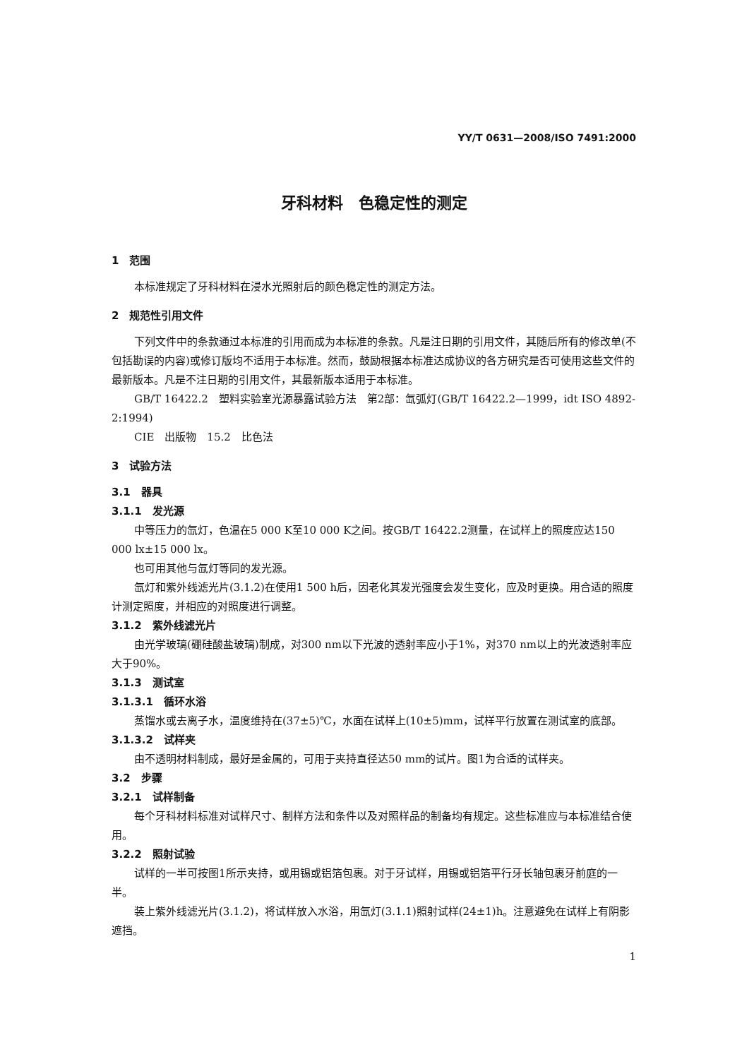YY/T 0631—2008/ISO 7491:2000
牙科材料　色稳定性的测定
1　范围
本标准规定了牙科材料在浸水光照射后的颜色稳定性的测定方法。
2　规范性引用文件
下列文件中的条款通过本标准的引用而成为本标准的条款。凡是注日期的引用文件，其随后所有的修改单(不包括勘误的内容)或修订版均不适用于本标准。然而，鼓励根据本标准达成协议的各方研究是否可使用这些文件的最新版本。凡是不注日期的引用文件，其最新版本适用于本标准。
GB/T 16422.2　塑料实验室光源暴露试验方法　第2部：氙弧灯(GB/T 16422.2—1999，idt ISO 4892-2:1994)
CIE　出版物　15.2　比色法
3　试验方法
3.1　器具
3.1.1　发光源
中等压力的氙灯，色温在5 000 K至10 000 K之间。按GB/T 16422.2测量，在试样上的照度应达150 000 lx±15 000 lx。
也可用其他与氙灯等同的发光源。
氙灯和紫外线滤光片(3.1.2)在使用1 500 h后，因老化其发光强度会发生变化，应及时更换。用合适的照度计测定照度，并相应的对照度进行调整。
3.1.2　紫外线滤光片
由光学玻璃(硼硅酸盐玻璃)制成，对300 nm以下光波的透射率应小于1%，对370 nm以上的光波透射率应大于90%。
3.1.3　测试室
3.1.3.1　循环水浴
蒸馏水或去离子水，温度维持在(37±5)℃，水面在试样上(10±5)mm，试样平行放置在测试室的底部。
3.1.3.2　试样夹
由不透明材料制成，最好是金属的，可用于夹持直径达50 mm的试片。图1为合适的试样夹。
3.2　步骤
3.2.1　试样制备
每个牙科材料标准对试样尺寸、制样方法和条件以及对照样品的制备均有规定。这些标准应与本标准结合使用。
3.2.2　照射试验
试样的一半可按图1所示夹持，或用锡或铝箔包裹。对于牙试样，用锡或铝箔平行牙长轴包裹牙前庭的一半。
装上紫外线滤光片(3.1.2)，将试样放入水浴，用氙灯(3.1.1)照射试样(24±1)h。注意避免在试样上有阴影遮挡。
1